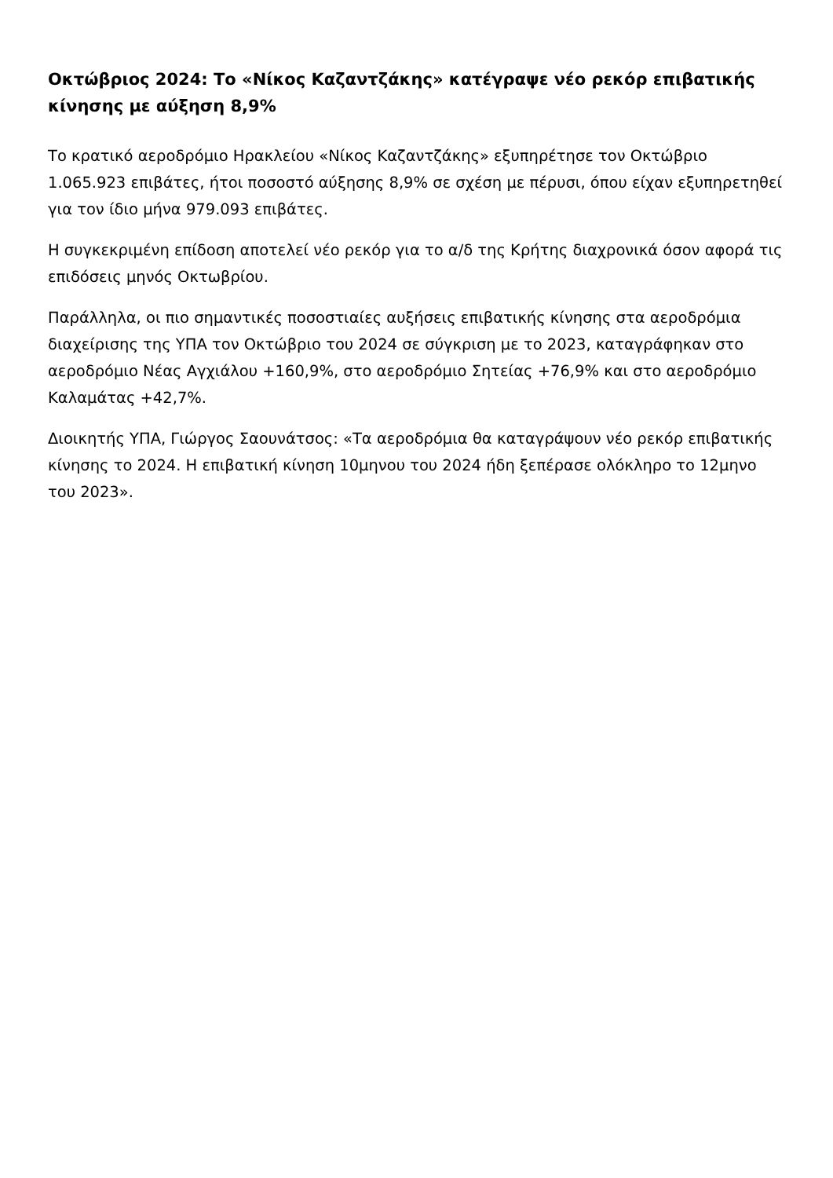Οκτώβριος 2024: Το «Νίκος Καζαντζάκης» κατέγραψε νέο ρεκόρ επιβατικής κίνησης με αύξηση 8,9%
Το κρατικό αεροδρόμιο Ηρακλείου «Νίκος Καζαντζάκης» εξυπηρέτησε τον Οκτώβριο 1.065.923 επιβάτες, ήτοι ποσοστό αύξησης 8,9% σε σχέση με πέρυσι, όπου είχαν εξυπηρετηθεί για τον ίδιο μήνα 979.093 επιβάτες.
Η συγκεκριμένη επίδοση αποτελεί νέο ρεκόρ για το α/δ της Κρήτης διαχρονικά όσον αφορά τις επιδόσεις μηνός Οκτωβρίου.
Παράλληλα, οι πιο σημαντικές ποσοστιαίες αυξήσεις επιβατικής κίνησης στα αεροδρόμια διαχείρισης της ΥΠΑ τον Οκτώβριο του 2024 σε σύγκριση με το 2023, καταγράφηκαν στο αεροδρόμιο Νέας Αγχιάλου +160,9%, στο αεροδρόμιο Σητείας +76,9% και στο αεροδρόμιο Καλαμάτας +42,7%.
Διοικητής ΥΠΑ, Γιώργος Σαουνάτσος: «Τα αεροδρόμια θα καταγράψουν νέο ρεκόρ επιβατικής κίνησης το 2024. Η επιβατική κίνηση 10μηνου του 2024 ήδη ξεπέρασε ολόκληρο το 12μηνο του 2023».